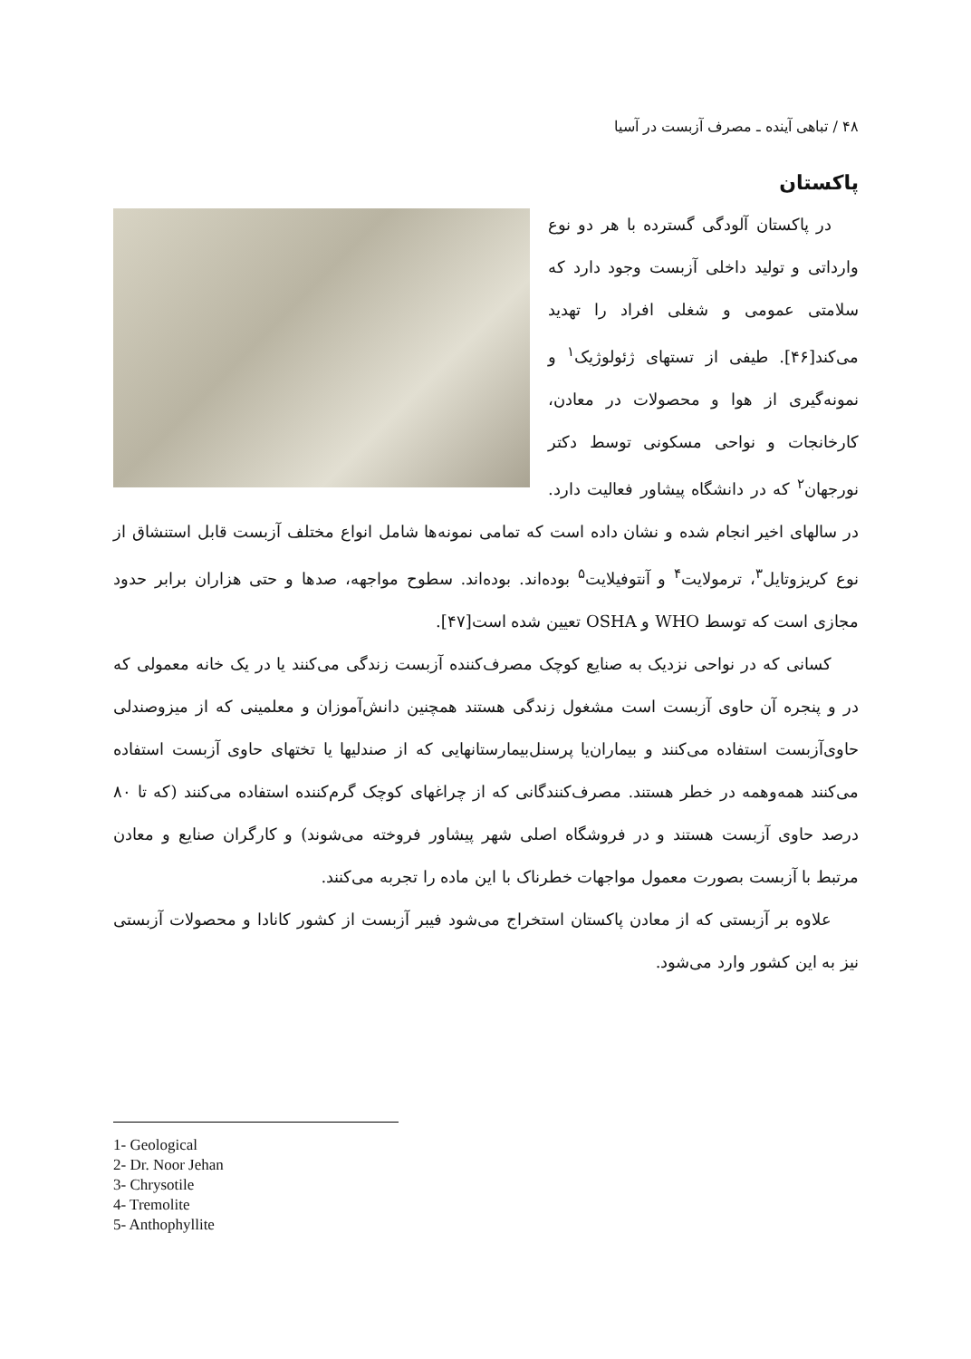۴۸ / تباهی آینده ـ مصرف آزبست در آسیا
پاکستان
در پاکستان آلودگی گسترده با هر دو نوع وارداتی و تولید داخلی آزبست وجود دارد که سلامتی عمومی و شغلی افراد را تهدید می‌کند[۴۶]. طیفی از تستهای ژئولوژیک<sup>۱</sup> و نمونه‌گیری از هوا و محصولات در معادن، کارخانجات و نواحی مسکونی توسط دکتر نورجهان<sup>۲</sup> که در دانشگاه پیشاور فعالیت دارد. در سالهای اخیر انجام شده و نشان داده است که تمامی نمونه‌ها شامل انواع مختلف آزبست قابل استنشاق از نوع کریزوتایل<sup>۳</sup>، ترمولایت<sup>۴</sup> و آنتوفیلایت<sup>۵</sup> بوده‌اند. بوده‌اند. سطوح مواجهه، صدها و حتی هزاران برابر حدود مجازی است که توسط WHO و OSHA تعیین شده است[۴۷].
کسانی که در نواحی نزدیک به صنایع کوچک مصرف‌کننده آزبست زندگی می‌کنند یا در یک خانه معمولی که در و پنجره آن حاوی آزبست است مشغول زندگی هستند همچنین دانش‌آموزان و معلمینی که از میزوصندلی حاوی‌آزبست استفاده می‌کنند و بیماران‌یا پرسنل‌بیمارستانهایی که از صندلیها یا تختهای حاوی آزبست استفاده می‌کنند همه‌وهمه در خطر هستند. مصرف‌کنندگانی که از چراغهای کوچک گرم‌کننده استفاده می‌کنند (که تا ۸۰ درصد حاوی آزبست هستند و در فروشگاه اصلی شهر پیشاور فروخته می‌شوند) و کارگران صنایع و معادن مرتبط با آزبست بصورت معمول مواجهات خطرناک با این ماده را تجربه می‌کنند.
علاوه بر آزبستی که از معادن پاکستان استخراج می‌شود فیبر آزبست از کشور کانادا و محصولات آزبستی نیز به این کشور وارد می‌شود.
1- Geological
2- Dr. Noor Jehan
3- Chrysotile
4- Tremolite
5- Anthophyllite